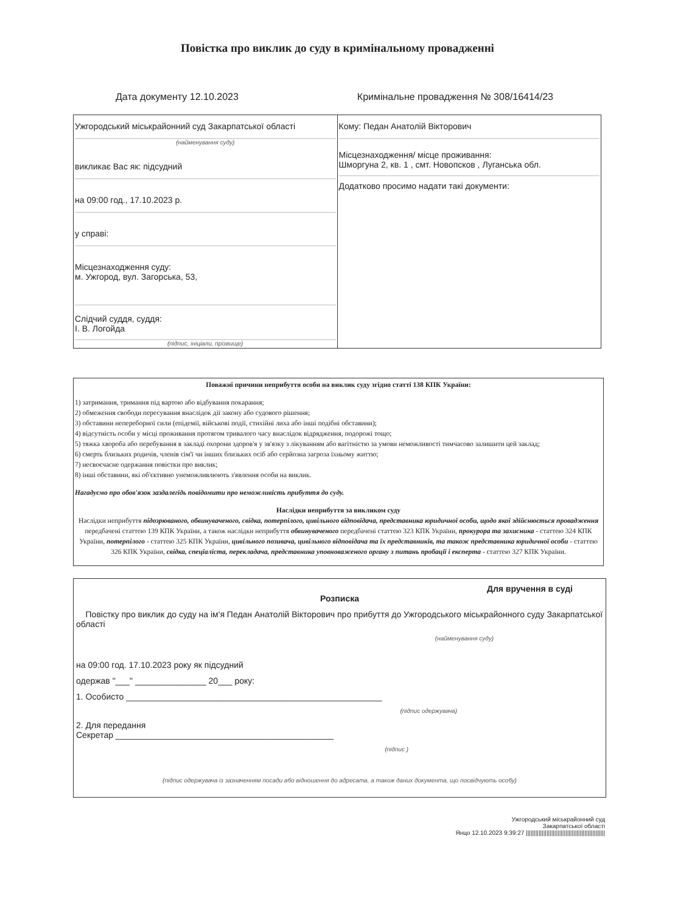Повістка про виклик до суду в кримінальному провадженні
Дата документу 12.10.2023 Кримінальне провадження № 308/16414/23
| Ужгородський міськрайонний суд Закарпатської області (найменування суду) викликає Вас як: підсудний на 09:00 год., 17.10.2023 р. у справі: Місцезнаходження суду: м. Ужгород, вул. Загорська, 53, Слідчий суддя, суддя: І. В. Логойда (підпис, ініціали, прізвище) | Кому: Педан Анатолій Вікторович Місцезнаходження/ місце проживання: Шморгуна 2, кв. 1 , смт. Новопсков , Луганська обл. Додатково просимо надати такі документи: |
Поважні причини неприбуття особи на виклик суду згідно статті 138 КПК України:
1) затримання, тримання під вартою або відбування покарання;
2) обмеження свободи пересування внаслідок дії закону або судового рішення;
3) обставини непереборної сили (епідемії, військові події, стихійні лиха або інші подібні обставини);
4) відсутність особи у місці проживання протягом тривалого часу внаслідок відрядження, подорожі тощо;
5) тяжка хвороба або перебування в закладі охорони здоров'я у зв'язку з лікуванням або вагітністю за умови неможливості тимчасово залишити цей заклад;
6) смерть близьких родичів, членів сім'ї чи інших близьких осіб або серйозна загроза їхньому життю;
7) несвоєчасне одержання повістки про виклик;
8) інші обставини, які об'єктивно унеможливлюють з'явлення особи на виклик.
Нагадуємо про обов'язок заздалегідь повідомити про неможливість прибуття до суду.
Наслідки неприбуття за викликом суду
Наслідки неприбуття підозрюваного, обвинуваченого, свідка, потерпілого, цивільного відповідача, представника юридичної особи, щодо якої здійснюється провадження передбачені статтею 139 КПК України, а також наслідки неприбуття обвинуваченого передбачені статтею 323 КПК України, прокурора та захисника - статтею 324 КПК України, потерпілого - статтею 325 КПК України, цивільного позивача, цивільного відповідача та їх представників, та також представника юридичної особи - статтею 326 КПК України, свідка, спеціаліста, перекладача, представника уповноваженого органу з питань пробації і експерта - статтею 327 КПК України.
Для вручення в суді
Розписка
Повістку про виклик до суду на ім'я Педан Анатолій Вікторович про прибуття до Ужгородського міськрайонного суду Закарпатської області
(найменування суду)
на 09:00 год. 17.10.2023 року як підсудний
одержав "___" _______________ 20___ року:
1. Особисто ______________________________________________________
(підпис одержувача)
2. Для передання
Секретар ______________________________________________
(підпис )
(підпис одержувача із зазначенням посади або відношення до адресата, а також даних документа, що посвідчують особу)
Ужгородський міськрайонний суд
Закарпатської області
Янцо 12.10.2023 9:39:27 ||||||||||||||||||||||||||||||||||||||||||||||||||